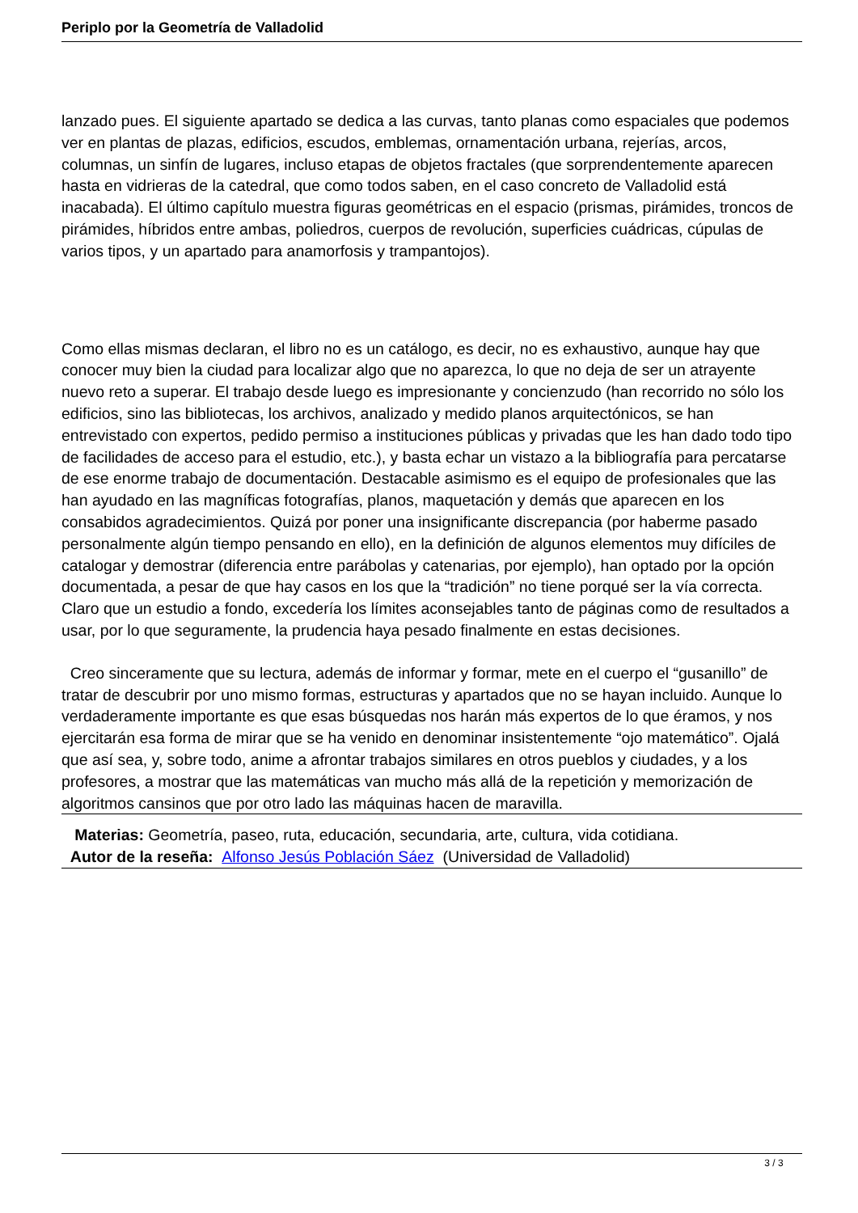Periplo por la Geometría de Valladolid
lanzado pues. El siguiente apartado se dedica a las curvas, tanto planas como espaciales que podemos ver en plantas de plazas, edificios, escudos, emblemas, ornamentación urbana, rejerías, arcos, columnas, un sinfín de lugares, incluso etapas de objetos fractales (que sorprendentemente aparecen hasta en vidrieras de la catedral, que como todos saben, en el caso concreto de Valladolid está inacabada). El último capítulo muestra figuras geométricas en el espacio (prismas, pirámides, troncos de pirámides, híbridos entre ambas, poliedros, cuerpos de revolución, superficies cuádricas, cúpulas de varios tipos, y un apartado para anamorfosis y trampantojos).
Como ellas mismas declaran, el libro no es un catálogo, es decir, no es exhaustivo, aunque hay que conocer muy bien la ciudad para localizar algo que no aparezca, lo que no deja de ser un atrayente nuevo reto a superar. El trabajo desde luego es impresionante y concienzudo (han recorrido no sólo los edificios, sino las bibliotecas, los archivos, analizado y medido planos arquitectónicos, se han entrevistado con expertos, pedido permiso a instituciones públicas y privadas que les han dado todo tipo de facilidades de acceso para el estudio, etc.), y basta echar un vistazo a la bibliografía para percatarse de ese enorme trabajo de documentación. Destacable asimismo es el equipo de profesionales que las han ayudado en las magníficas fotografías, planos, maquetación y demás que aparecen en los consabidos agradecimientos. Quizá por poner una insignificante discrepancia (por haberme pasado personalmente algún tiempo pensando en ello), en la definición de algunos elementos muy difíciles de catalogar y demostrar (diferencia entre parábolas y catenarias, por ejemplo), han optado por la opción documentada, a pesar de que hay casos en los que la “tradición” no tiene porqué ser la vía correcta. Claro que un estudio a fondo, excedería los límites aconsejables tanto de páginas como de resultados a usar, por lo que seguramente, la prudencia haya pesado finalmente en estas decisiones.
Creo sinceramente que su lectura, además de informar y formar, mete en el cuerpo el “gusanillo” de tratar de descubrir por uno mismo formas, estructuras y apartados que no se hayan incluido. Aunque lo verdaderamente importante es que esas búsquedas nos harán más expertos de lo que éramos, y nos ejercitarán esa forma de mirar que se ha venido en denominar insistentemente “ojo matemático”. Ojalá que así sea, y, sobre todo, anime a afrontar trabajos similares en otros pueblos y ciudades, y a los profesores, a mostrar que las matemáticas van mucho más allá de la repetición y memorización de algoritmos cansinos que por otro lado las máquinas hacen de maravilla.
Materias: Geometría, paseo, ruta, educación, secundaria, arte, cultura, vida cotidiana.
Autor de la reseña: Alfonso Jesús Población Sáez (Universidad de Valladolid)
3 / 3